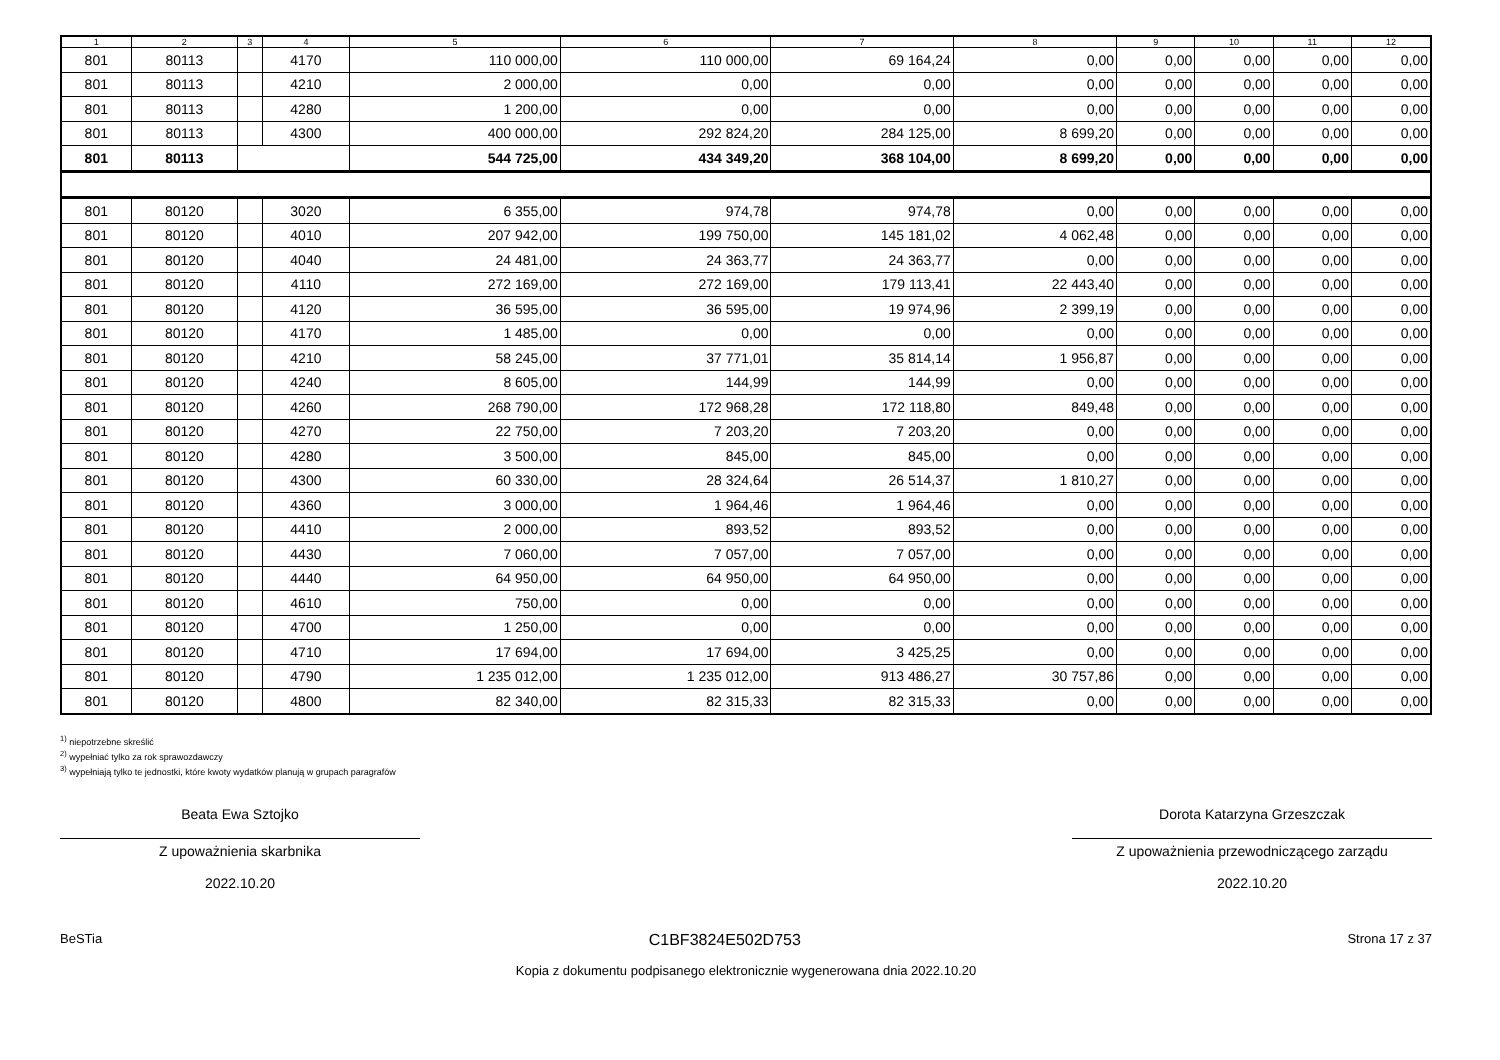| 1 | 2 | 3 | 4 | 5 | 6 | 7 | 8 | 9 | 10 | 11 | 12 |
| --- | --- | --- | --- | --- | --- | --- | --- | --- | --- | --- | --- |
| 801 | 80113 | | 4170 | 110 000,00 | 110 000,00 | 69 164,24 | 0,00 | 0,00 | 0,00 | 0,00 | 0,00 |
| 801 | 80113 | | 4210 | 2 000,00 | 0,00 | 0,00 | 0,00 | 0,00 | 0,00 | 0,00 | 0,00 |
| 801 | 80113 | | 4280 | 1 200,00 | 0,00 | 0,00 | 0,00 | 0,00 | 0,00 | 0,00 | 0,00 |
| 801 | 80113 | | 4300 | 400 000,00 | 292 824,20 | 284 125,00 | 8 699,20 | 0,00 | 0,00 | 0,00 | 0,00 |
| 801 | 80113 | | | 544 725,00 | 434 349,20 | 368 104,00 | 8 699,20 | 0,00 | 0,00 | 0,00 | 0,00 |
| 801 | 80120 | | 3020 | 6 355,00 | 974,78 | 974,78 | 0,00 | 0,00 | 0,00 | 0,00 | 0,00 |
| 801 | 80120 | | 4010 | 207 942,00 | 199 750,00 | 145 181,02 | 4 062,48 | 0,00 | 0,00 | 0,00 | 0,00 |
| 801 | 80120 | | 4040 | 24 481,00 | 24 363,77 | 24 363,77 | 0,00 | 0,00 | 0,00 | 0,00 | 0,00 |
| 801 | 80120 | | 4110 | 272 169,00 | 272 169,00 | 179 113,41 | 22 443,40 | 0,00 | 0,00 | 0,00 | 0,00 |
| 801 | 80120 | | 4120 | 36 595,00 | 36 595,00 | 19 974,96 | 2 399,19 | 0,00 | 0,00 | 0,00 | 0,00 |
| 801 | 80120 | | 4170 | 1 485,00 | 0,00 | 0,00 | 0,00 | 0,00 | 0,00 | 0,00 | 0,00 |
| 801 | 80120 | | 4210 | 58 245,00 | 37 771,01 | 35 814,14 | 1 956,87 | 0,00 | 0,00 | 0,00 | 0,00 |
| 801 | 80120 | | 4240 | 8 605,00 | 144,99 | 144,99 | 0,00 | 0,00 | 0,00 | 0,00 | 0,00 |
| 801 | 80120 | | 4260 | 268 790,00 | 172 968,28 | 172 118,80 | 849,48 | 0,00 | 0,00 | 0,00 | 0,00 |
| 801 | 80120 | | 4270 | 22 750,00 | 7 203,20 | 7 203,20 | 0,00 | 0,00 | 0,00 | 0,00 | 0,00 |
| 801 | 80120 | | 4280 | 3 500,00 | 845,00 | 845,00 | 0,00 | 0,00 | 0,00 | 0,00 | 0,00 |
| 801 | 80120 | | 4300 | 60 330,00 | 28 324,64 | 26 514,37 | 1 810,27 | 0,00 | 0,00 | 0,00 | 0,00 |
| 801 | 80120 | | 4360 | 3 000,00 | 1 964,46 | 1 964,46 | 0,00 | 0,00 | 0,00 | 0,00 | 0,00 |
| 801 | 80120 | | 4410 | 2 000,00 | 893,52 | 893,52 | 0,00 | 0,00 | 0,00 | 0,00 | 0,00 |
| 801 | 80120 | | 4430 | 7 060,00 | 7 057,00 | 7 057,00 | 0,00 | 0,00 | 0,00 | 0,00 | 0,00 |
| 801 | 80120 | | 4440 | 64 950,00 | 64 950,00 | 64 950,00 | 0,00 | 0,00 | 0,00 | 0,00 | 0,00 |
| 801 | 80120 | | 4610 | 750,00 | 0,00 | 0,00 | 0,00 | 0,00 | 0,00 | 0,00 | 0,00 |
| 801 | 80120 | | 4700 | 1 250,00 | 0,00 | 0,00 | 0,00 | 0,00 | 0,00 | 0,00 | 0,00 |
| 801 | 80120 | | 4710 | 17 694,00 | 17 694,00 | 3 425,25 | 0,00 | 0,00 | 0,00 | 0,00 | 0,00 |
| 801 | 80120 | | 4790 | 1 235 012,00 | 1 235 012,00 | 913 486,27 | 30 757,86 | 0,00 | 0,00 | 0,00 | 0,00 |
| 801 | 80120 | | 4800 | 82 340,00 | 82 315,33 | 82 315,33 | 0,00 | 0,00 | 0,00 | 0,00 | 0,00 |
<sup>1)</sup> niepotrzebne skreślić
<sup>2)</sup> wypełniać tylko za rok sprawozdawczy
<sup>3)</sup> wypełniają tylko te jednostki, które kwoty wydatków planują w grupach paragrafów
Beata Ewa Sztojko
Z upoważnienia skarbnika
2022.10.20
Dorota Katarzyna Grzeszczak
Z upoważnienia przewodniczącego zarządu
2022.10.20
BeSTia C1BF3824E502D753 Strona 17 z 37
Kopia z dokumentu podpisanego elektronicznie wygenerowana dnia 2022.10.20